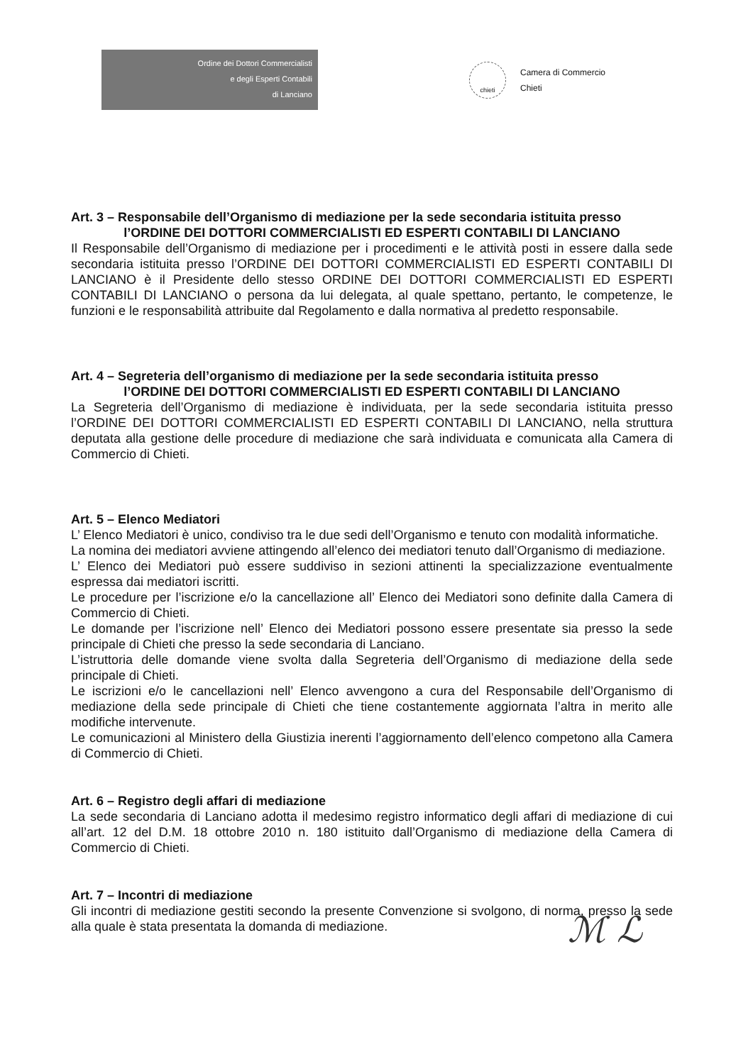Ordine dei Dottori Commercialisti
e degli Esperti Contabili
di Lanciano
chieti
Camera di Commercio
Chieti
Art. 3 – Responsabile dell’Organismo di mediazione per la sede secondaria istituita presso
l’ORDINE DEI DOTTORI COMMERCIALISTI ED ESPERTI CONTABILI DI LANCIANO
Il Responsabile dell’Organismo di mediazione per i procedimenti e le attività posti in essere dalla sede secondaria istituita presso l’ORDINE DEI DOTTORI COMMERCIALISTI ED ESPERTI CONTABILI DI LANCIANO è il Presidente dello stesso ORDINE DEI DOTTORI COMMERCIALISTI ED ESPERTI CONTABILI DI LANCIANO o persona da lui delegata, al quale spettano, pertanto, le competenze, le funzioni e le responsabilità attribuite dal Regolamento e dalla normativa al predetto responsabile.
Art. 4 – Segreteria dell’organismo di mediazione per la sede secondaria istituita presso
l’ORDINE DEI DOTTORI COMMERCIALISTI ED ESPERTI CONTABILI DI LANCIANO
La Segreteria dell’Organismo di mediazione è individuata, per la sede secondaria istituita presso l’ORDINE DEI DOTTORI COMMERCIALISTI ED ESPERTI CONTABILI DI LANCIANO, nella struttura deputata alla gestione delle procedure di mediazione che sarà individuata e comunicata alla Camera di Commercio di Chieti.
Art. 5 – Elenco Mediatori
L’ Elenco Mediatori è unico, condiviso tra le due sedi dell’Organismo e tenuto con modalità informatiche.
La nomina dei mediatori avviene attingendo all’elenco dei mediatori tenuto dall’Organismo di mediazione.
L’ Elenco dei Mediatori può essere suddiviso in sezioni attinenti la specializzazione eventualmente espressa dai mediatori iscritti.
Le procedure per l’iscrizione e/o la cancellazione all’ Elenco dei Mediatori sono definite dalla Camera di Commercio di Chieti.
Le domande per l’iscrizione nell’ Elenco dei Mediatori possono essere presentate sia presso la sede principale di Chieti che presso la sede secondaria di Lanciano.
L’istruttoria delle domande viene svolta dalla Segreteria dell’Organismo di mediazione della sede principale di Chieti.
Le iscrizioni e/o le cancellazioni nell’ Elenco avvengono a cura del Responsabile dell’Organismo di mediazione della sede principale di Chieti che tiene costantemente aggiornata l’altra in merito alle modifiche intervenute.
Le comunicazioni al Ministero della Giustizia inerenti l’aggiornamento dell’elenco competono alla Camera di Commercio di Chieti.
Art. 6 – Registro degli affari di mediazione
La sede secondaria di Lanciano adotta il medesimo registro informatico degli affari di mediazione di cui all’art. 12 del D.M. 18 ottobre 2010 n. 180 istituito dall’Organismo di mediazione della Camera di Commercio di Chieti.
Art. 7 – Incontri di mediazione
Gli incontri di mediazione gestiti secondo la presente Convenzione si svolgono, di norma, presso la sede alla quale è stata presentata la domanda di mediazione.
ℳ ℒ